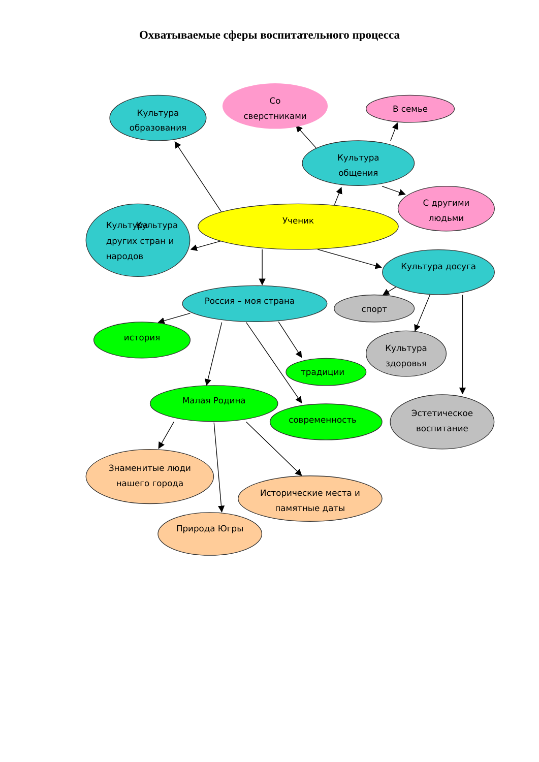Охватываемые сферы воспитательного процесса
Со
сверстниками
В семье
Культура
образования
Культура
общения
С другими
людьми
Ученик
Культура
Культура
других стран и
народов
Культура досуга
Россия – моя страна
спорт
история
Культура
здоровья
традиции
Малая Родина
современность
Эстетическое
воспитание
Знаменитые люди
нашего города
Исторические места и
памятные даты
Природа Югры